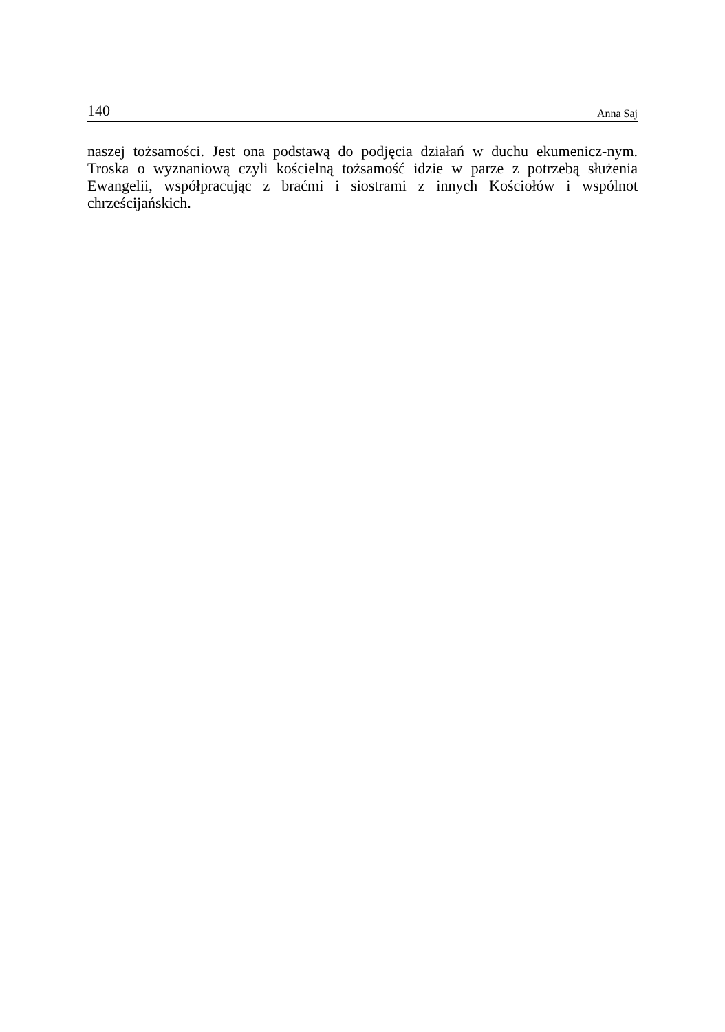140 Anna Saj
naszej tożsamości. Jest ona podstawą do podjęcia działań w duchu ekumenicz-nym. Troska o wyznaniową czyli kościelną tożsamość idzie w parze z potrzebą służenia Ewangelii, współpracując z braćmi i siostrami z innych Kościołów i wspólnot chrześcijańskich.